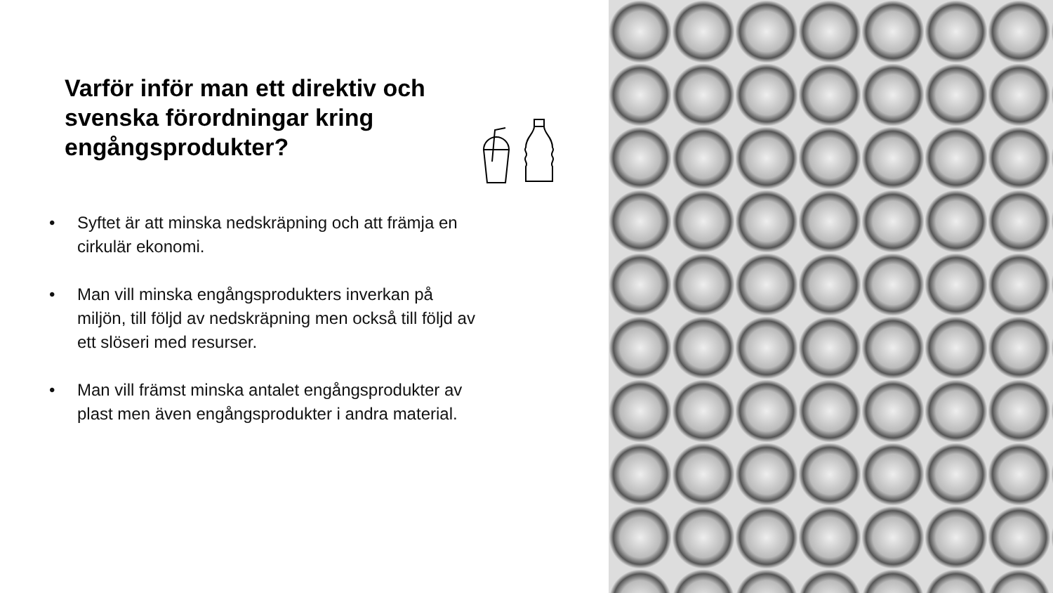Varför inför man ett direktiv och svenska förordningar kring engångsprodukter?
• Syftet är att minska nedskräpning och att främja en cirkulär ekonomi.
• Man vill minska engångsprodukters inverkan på miljön, till följd av nedskräpning men också till följd av ett slöseri med resurser.
• Man vill främst minska antalet engångsprodukter av plast men även engångsprodukter i andra material.